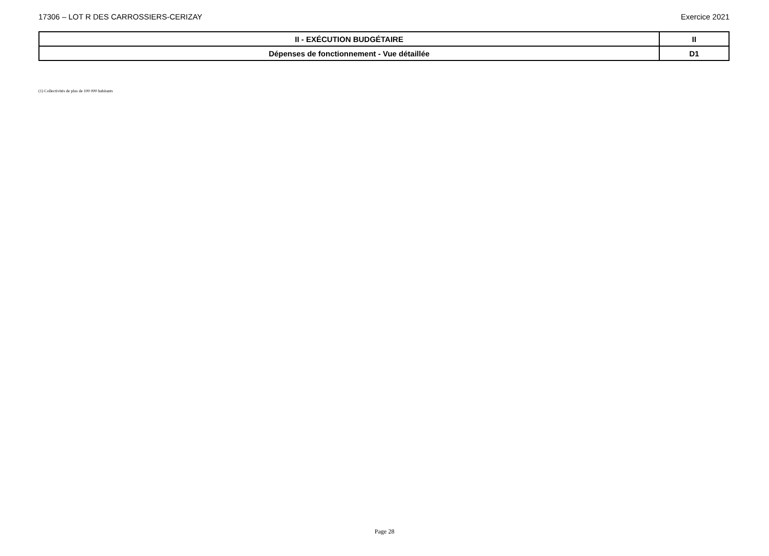17306 – LOT R DES CARROSSIERS-CERIZAY Exercice 2021
| II - EXÉCUTION BUDGÉTAIRE | II |
| Dépenses de fonctionnement - Vue détaillée | D1 |
(1) Collectivités de plus de 100 000 habitants
Page 28